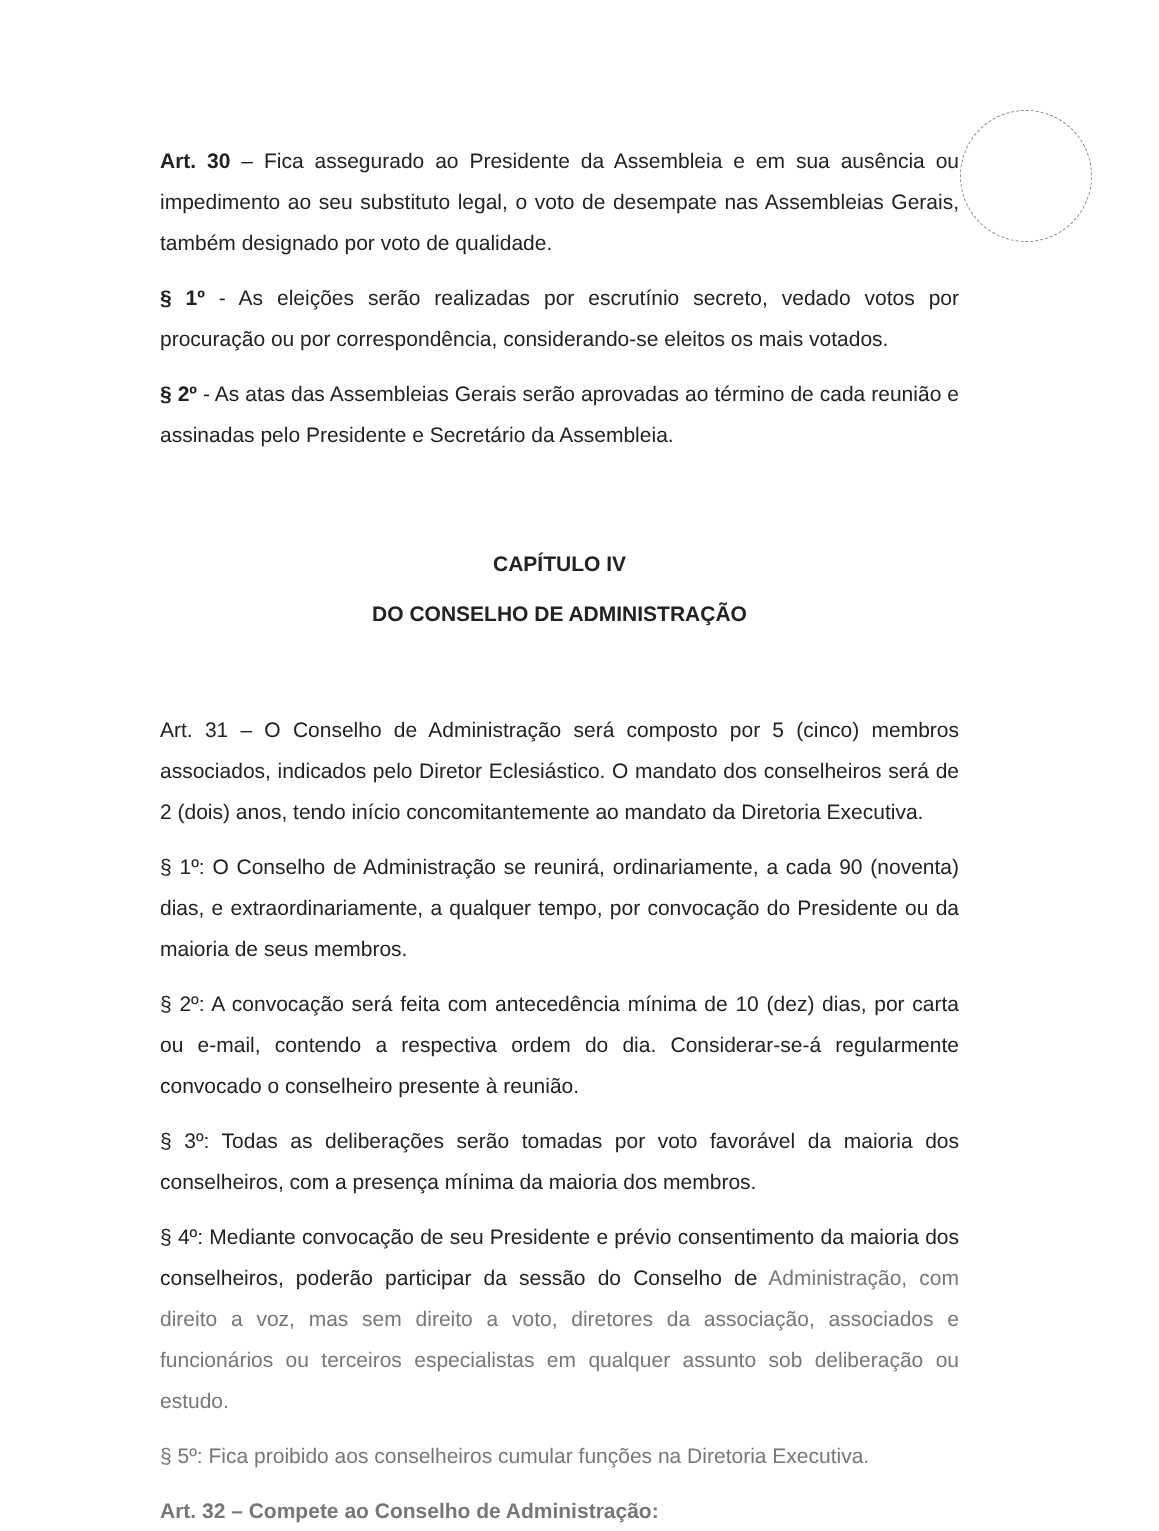Art. 30 – Fica assegurado ao Presidente da Assembleia e em sua ausência ou impedimento ao seu substituto legal, o voto de desempate nas Assembleias Gerais, também designado por voto de qualidade.
§ 1º - As eleições serão realizadas por escrutínio secreto, vedado votos por procuração ou por correspondência, considerando-se eleitos os mais votados.
§ 2º - As atas das Assembleias Gerais serão aprovadas ao término de cada reunião e assinadas pelo Presidente e Secretário da Assembleia.
CAPÍTULO IV
DO CONSELHO DE ADMINISTRAÇÃO
Art. 31 – O Conselho de Administração será composto por 5 (cinco) membros associados, indicados pelo Diretor Eclesiástico. O mandato dos conselheiros será de 2 (dois) anos, tendo início concomitantemente ao mandato da Diretoria Executiva.
§ 1º: O Conselho de Administração se reunirá, ordinariamente, a cada 90 (noventa) dias, e extraordinariamente, a qualquer tempo, por convocação do Presidente ou da maioria de seus membros.
§ 2º: A convocação será feita com antecedência mínima de 10 (dez) dias, por carta ou e-mail, contendo a respectiva ordem do dia. Considerar-se-á regularmente convocado o conselheiro presente à reunião.
§ 3º: Todas as deliberações serão tomadas por voto favorável da maioria dos conselheiros, com a presença mínima da maioria dos membros.
§ 4º: Mediante convocação de seu Presidente e prévio consentimento da maioria dos conselheiros, poderão participar da sessão do Conselho de Administração, com direito a voz, mas sem direito a voto, diretores da associação, associados e funcionários ou terceiros especialistas em qualquer assunto sob deliberação ou estudo.
§ 5º: Fica proibido aos conselheiros cumular funções na Diretoria Executiva.
Art. 32 – Compete ao Conselho de Administração: